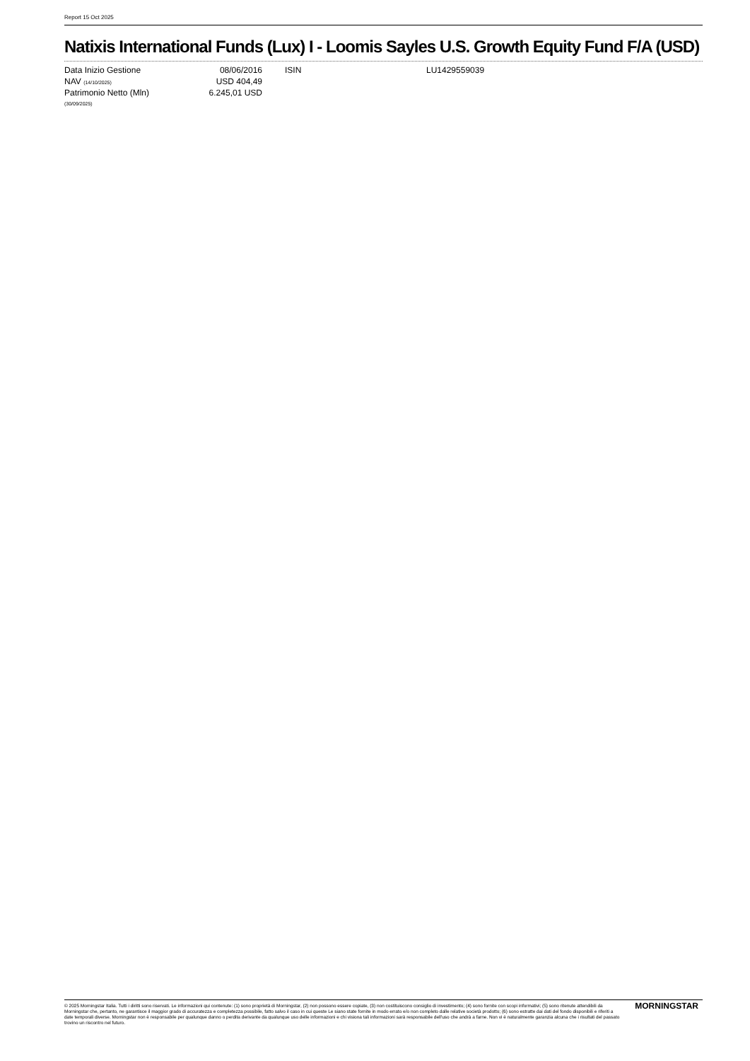Report 15 Oct 2025
Natixis International Funds (Lux) I - Loomis Sayles U.S. Growth Equity Fund F/A (USD)
| Data Inizio Gestione | 08/06/2016 | ISIN | LU1429559039 |
| NAV (14/10/2025) | USD 404,49 | | |
| Patrimonio Netto (Mln) (30/09/2025) | 6.245,01 USD | | |
© 2025 Morningstar Italia. Tutti i diritti sono riservati. Le informazioni qui contenute: (1) sono proprietà di Morningstar, (2) non possono essere copiate, (3) non costituiscono consiglio di investimento; (4) sono fornite con scopi informativi; (5) sono ritenute attendibili da Morningstar che, pertanto, ne garantisce il maggior grado di accuratezza e completezza possibile, fatto salvo il caso in cui queste Le siano state fornite in modo errato e/o non completo dalle relative società prodotto; (6) sono estratte dai dati del fondo disponibili e riferiti a date temporali diverse. Morningstar non è responsabile per qualunque danno o perdita derivante da qualunque uso delle informazioni e chi visiona tali informazioni sarà responsabile dell'uso che andrà a farne. Non vi è naturalmente garanzia alcuna che i risultati del passato trovino un riscontro nel futuro.
MORNINGSTAR